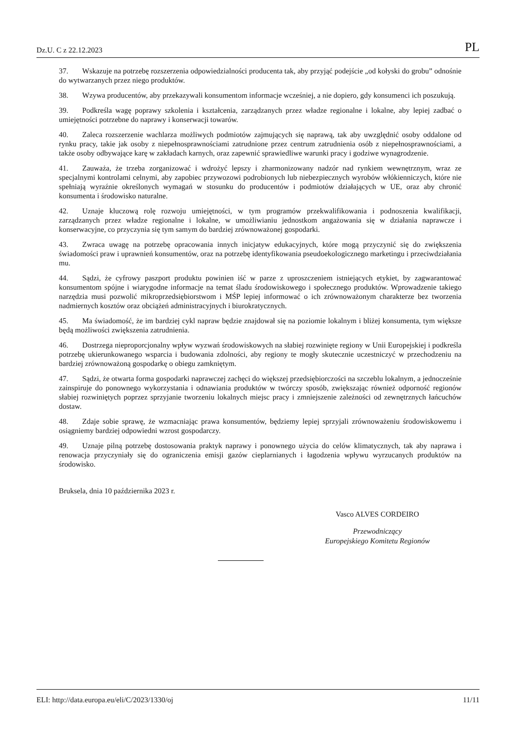Dz.U. C z 22.12.2023 PL
37. Wskazuje na potrzebę rozszerzenia odpowiedzialności producenta tak, aby przyjąć podejście „od kołyski do grobu” odnośnie do wytwarzanych przez niego produktów.
38. Wzywa producentów, aby przekazywali konsumentom informacje wcześniej, a nie dopiero, gdy konsumenci ich poszukują.
39. Podkreśla wagę poprawy szkolenia i kształcenia, zarządzanych przez władze regionalne i lokalne, aby lepiej zadbać o umiejętności potrzebne do naprawy i konserwacji towarów.
40. Zaleca rozszerzenie wachlarza możliwych podmiotów zajmujących się naprawą, tak aby uwzględnić osoby oddalone od rynku pracy, takie jak osoby z niepełnosprawnościami zatrudnione przez centrum zatrudnienia osób z niepełnos­prawnościami, a także osoby odbywające karę w zakładach karnych, oraz zapewnić sprawiedliwe warunki pracy i godziwe wynagrodzenie.
41. Zauważa, że trzeba zorganizować i wdrożyć lepszy i zharmonizowany nadzór nad rynkiem wewnętrznym, wraz ze specjalnymi kontrolami celnymi, aby zapobiec przywozowi podrobionych lub niebezpiecznych wyrobów włókienniczych, które nie spełniają wyraźnie określonych wymagań w stosunku do producentów i podmiotów działających w UE, oraz aby chronić konsumenta i środowisko naturalne.
42. Uznaje kluczową rolę rozwoju umiejętności, w tym programów przekwalifikowania i podnoszenia kwalifikacji, zarządzanych przez władze regionalne i lokalne, w umożliwianiu jednostkom angażowania się w działania naprawcze i konserwacyjne, co przyczynia się tym samym do bardziej zrównoważonej gospodarki.
43. Zwraca uwagę na potrzebę opracowania innych inicjatyw edukacyjnych, które mogą przyczynić się do zwiększenia świadomości praw i uprawnień konsumentów, oraz na potrzebę identyfikowania pseudoekologicznego marketingu i przeciwdziałania mu.
44. Sądzi, że cyfrowy paszport produktu powinien iść w parze z uproszczeniem istniejących etykiet, by zagwarantować konsumentom spójne i wiarygodne informacje na temat śladu środowiskowego i społecznego produktów. Wprowadzenie takiego narzędzia musi pozwolić mikroprzedsiębiorstwom i MŚP lepiej informować o ich zrównoważonym charakterze bez tworzenia nadmiernych kosztów oraz obciążeń administracyjnych i biurokratycznych.
45. Ma świadomość, że im bardziej cykl napraw będzie znajdował się na poziomie lokalnym i bliżej konsumenta, tym większe będą możliwości zwiększenia zatrudnienia.
46. Dostrzega nieproporcjonalny wpływ wyzwań środowiskowych na słabiej rozwinięte regiony w Unii Europejskiej i podkreśla potrzebę ukierunkowanego wsparcia i budowania zdolności, aby regiony te mogły skutecznie uczestniczyć w przechodzeniu na bardziej zrównoważoną gospodarkę o obiegu zamkniętym.
47. Sądzi, że otwarta forma gospodarki naprawczej zachęci do większej przedsiębiorczości na szczeblu lokalnym, a jednocześnie zainspiruje do ponownego wykorzystania i odnawiania produktów w twórczy sposób, zwiększając również odporność regionów słabiej rozwiniętych poprzez sprzyjanie tworzeniu lokalnych miejsc pracy i zmniejszenie zależności od zewnętrznych łańcuchów dostaw.
48. Zdaje sobie sprawę, że wzmacniając prawa konsumentów, będziemy lepiej sprzyjali zrównoważeniu środowisko­wemu i osiągniemy bardziej odpowiedni wzrost gospodarczy.
49. Uznaje pilną potrzebę dostosowania praktyk naprawy i ponownego użycia do celów klimatycznych, tak aby naprawa i renowacja przyczyniały się do ograniczenia emisji gazów cieplarnianych i łagodzenia wpływu wyrzucanych produktów na środowisko.
Bruksela, dnia 10 października 2023 r.
Vasco ALVES CORDEIRO
Przewodniczący
Europejskiego Komitetu Regionów
ELI: http://data.europa.eu/eli/C/2023/1330/oj 11/11